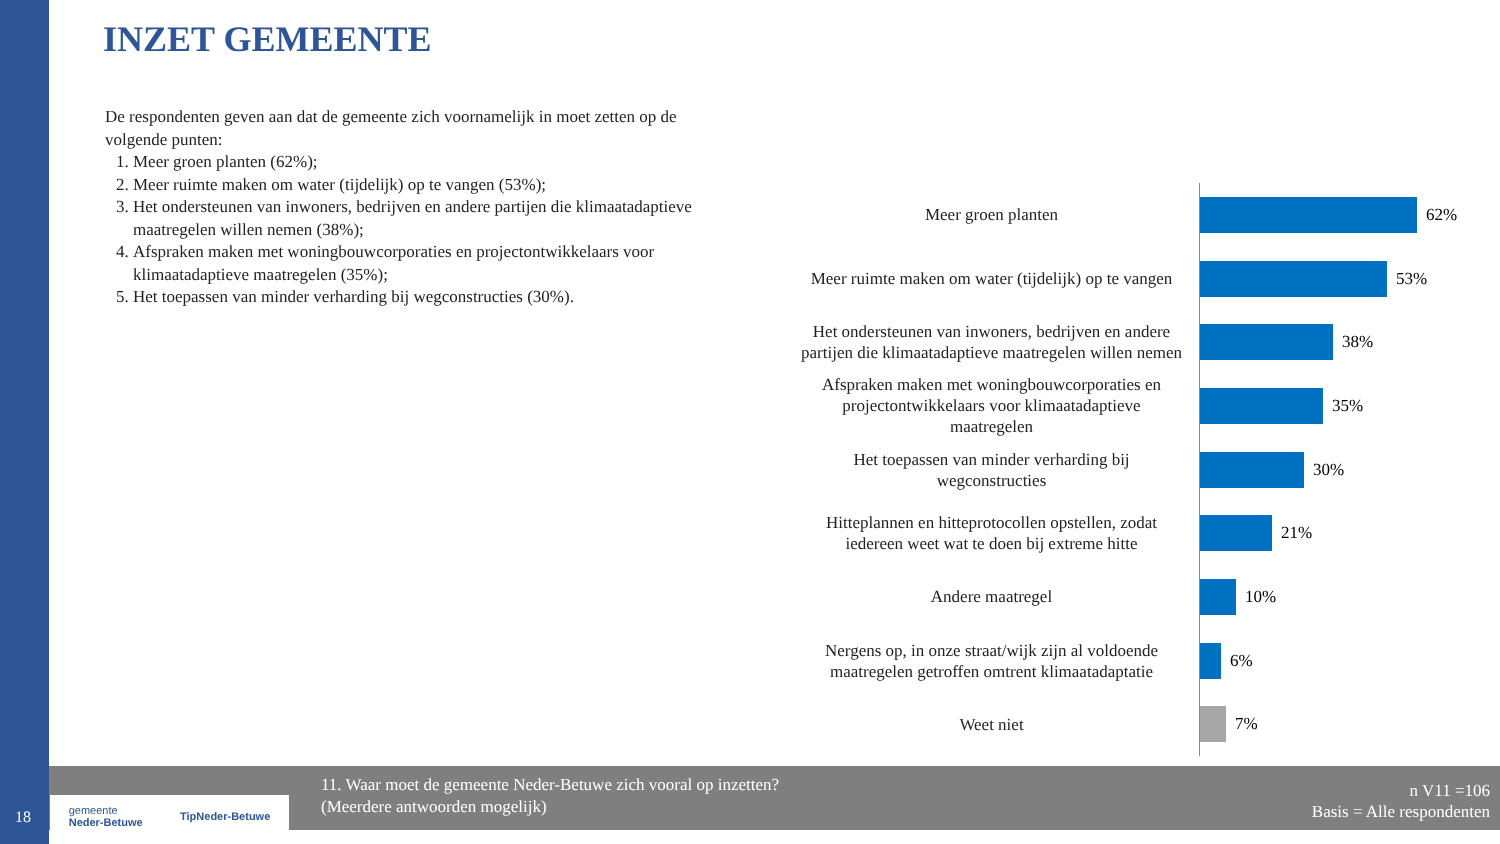INZET GEMEENTE
De respondenten geven aan dat de gemeente zich voornamelijk in moet zetten op de volgende punten:
1. Meer groen planten (62%);
2. Meer ruimte maken om water (tijdelijk) op te vangen (53%);
3. Het ondersteunen van inwoners, bedrijven en andere partijen die klimaatadaptieve maatregelen willen nemen (38%);
4. Afspraken maken met woningbouwcorporaties en projectontwikkelaars voor klimaatadaptieve maatregelen (35%);
5. Het toepassen van minder verharding bij wegconstructies (30%).
Meer groen planten
62%
Meer ruimte maken om water (tijdelijk) op te vangen
53%
Het ondersteunen van inwoners, bedrijven en andere partijen die klimaatadaptieve maatregelen willen nemen
38%
Afspraken maken met woningbouwcorporaties en projectontwikkelaars voor klimaatadaptieve maatregelen
35%
Het toepassen van minder verharding bij wegconstructies
30%
Hitteplannen en hitteprotocollen opstellen, zodat iedereen weet wat te doen bij extreme hitte
21%
Andere maatregel
10%
Nergens op, in onze straat/wijk zijn al voldoende maatregelen getroffen omtrent klimaatadaptatie
6%
Weet niet
7%
11. Waar moet de gemeente Neder-Betuwe zich vooral op inzetten?
(Meerdere antwoorden mogelijk)
n V11 =106
Basis = Alle respondenten
gemeente
Neder-Betuwe TipNeder-Betuwe
18